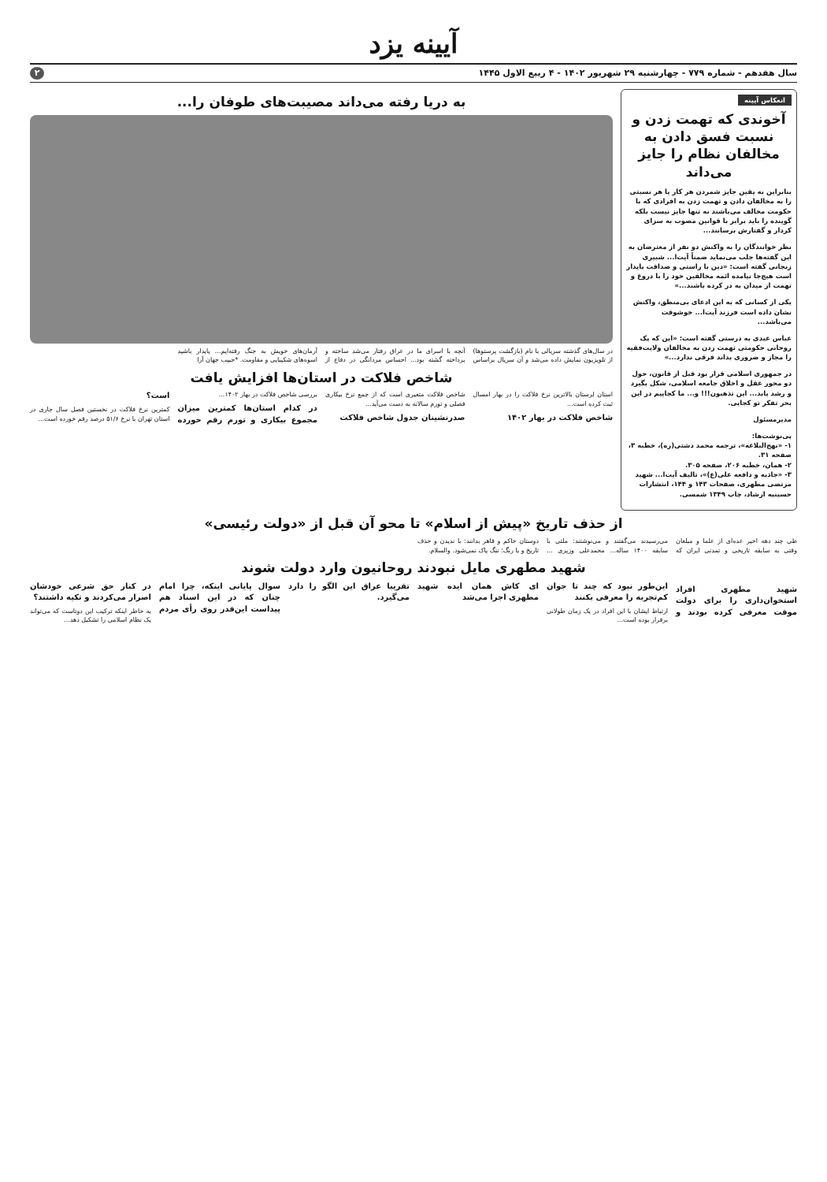آیینه یزد
سال هفدهم - شماره ۷۷۹ - چهارشنبه ۲۹ شهریور ۱۴۰۲ - ۴ ربیع الاول ۱۴۴۵ ۲
انعکاس آیینه
آخوندی که تهمت زدن و نسبت فسق دادن به مخالفان نظام را جایز می‌داند
بنابراین به یقین جایز شمردن هر کار یا هر نسبتی را به مخالفان دادن و تهمت زدن به افرادی که با حکومت مخالف می‌باشند نه تنها جایز نیست بلکه گوینده را باید برابر با قوانین مصوب به سزای کردار و گفتارش برسانند...
نظر خوانندگان را به واکنش دو نفر از معترضان به این گفته‌ها جلب می‌نماید ضمناً آیت‌ا... شبیری زنجانی گفته است: «دین با راستی و صداقت پایدار است هیچ‌جا نیامده ائمه مخالفین خود را با دروغ و تهمت از میدان به در کرده باشند...»
یکی از کسانی که به این ادعای بی‌منطق، واکنش نشان داده است فرزند آیت‌ا... خوشوقت می‌باشد...
عباس عبدی به درستی گفته است: «این که یک روحانی حکومتی تهمت زدن به مخالفان ولایت‌فقیه را مجاز و ضروری بداند فرقی ندارد...»
در جمهوری اسلامی قرار بود قبل از قانون، حول دو محور عقل و اخلاق جامعه اسلامی، شکل بگیرد و رشد یابد... این تذهبون!!! و... ما کجاییم در این بحر تفکر تو کجایی.
مدیرمسئول
پی‌نوشت‌ها:
۱- «نهج‌البلاغه»، ترجمه محمد دشتی(ره)، خطبه ۳، صفحه ۳۱.
۲- همان، خطبه ۲۰۶، صفحه ۳۰۵.
۳- «جاذبه و دافعه علی(ع)»، تالیف آیت‌ا... شهید مرتضی مطهری، صفحات ۱۴۳ و ۱۴۴، انتشارات حسینیه ارشاد، چاپ ۱۳۴۹ شمسی.
به دریا رفته می‌داند مصیبت‌های طوفان را...
در سال‌های گذشته سریالی با نام (بازگشت پرستوها) از تلویزیون نمایش داده می‌شد و آن سریال براساس آنچه با اسرای ما در عراق رفتار می‌شد ساخته و پرداخته گشته بود... احساس مردانگی در دفاع از آرمان‌های خویش به جنگ رفته‌ایم... پایدار باشید اسوه‌های شکیبایی و مقاومت. *حبیب جهان آرا
شاخص فلاکت در استان‌ها افزایش یافت
استان لرستان بالاترین نرخ فلاکت را در بهار امسال ثبت کرده است...
شاخص فلاکت در بهار ۱۴۰۲
شاخص فلاکت متغیری است که از جمع نرخ بیکاری فصلی و تورم سالانه به دست می‌آید...
صدرنشینان جدول شاخص فلاکت
بررسی شاخص فلاکت در بهار ۱۴۰۲...
در کدام استان‌ها کمترین میزان مجموع بیکاری و تورم رقم خورده است؟
کمترین نرخ فلاکت در نخستین فصل سال جاری در استان تهران با نرخ ۵۱/۶ درصد رقم خورده است...
از حذف تاریخ «پیش از اسلام» تا محو آن قبل از «دولت رئیسی»
طی چند دهه اخیر عده‌ای از علما و مبلغان وقتی به سابقه تاریخی و تمدنی ایران که می‌رسیدند می‌گفتند و می‌نوشتند: ملتی با سابقه ۱۴۰۰ ساله... محمدعلی وزیری ... دوستان حاکم و قاهر بدانند: با ندیدن و حذف تاریخ و با رنگ؛ ننگ پاک نمی‌شود. والسلام.
شهید مطهری مایل نبودند روحانیون وارد دولت شوند
شهید مطهری افراد استخوان‌داری را برای دولت موقت معرفی کرده بودند و این‌طور نبود که چند تا جوان کم‌تجربه را معرفی بکنند
ارتباط ایشان با این افراد در یک زمان طولانی برقرار بوده است...
ای کاش همان ایده شهید مطهری اجرا می‌شد
تقریبا عراق این الگو را دارد می‌گیرد.
سوال پایانی اینکه، چرا امام چنان که در این اسناد هم پیداست این‌قدر روی رأی مردم در کنار حق شرعی خودشان اصرار می‌کردند و تکیه داشتند؟
به خاطر اینکه ترکیب این دوتاست که می‌تواند یک نظام اسلامی را تشکیل دهد...